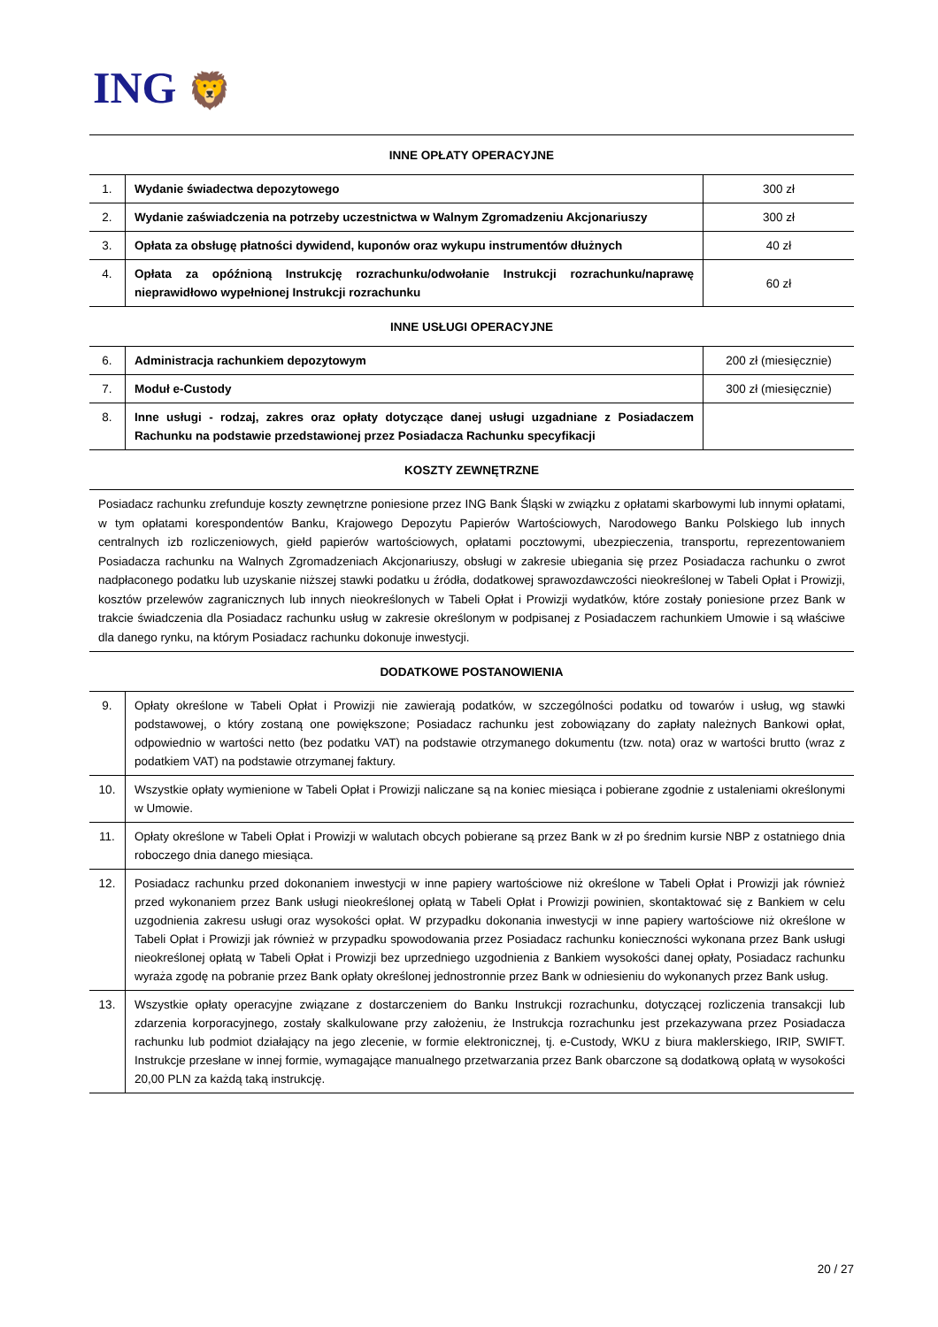ING 🦁
INNE OPŁATY OPERACYJNE
| 1. | Wydanie świadectwa depozytowego | 300 zł |
| 2. | Wydanie zaświadczenia na potrzeby uczestnictwa w Walnym Zgromadzeniu Akcjonariuszy | 300 zł |
| 3. | Opłata za obsługę płatności dywidend, kuponów oraz wykupu instrumentów dłużnych | 40 zł |
| 4. | Opłata za opóźnioną Instrukcję rozrachunku/odwołanie Instrukcji rozrachunku/naprawę nieprawidłowo wypełnionej Instrukcji rozrachunku | 60 zł |
INNE USŁUGI OPERACYJNE
| 6. | Administracja rachunkiem depozytowym | 200 zł (miesięcznie) |
| 7. | Moduł e-Custody | 300 zł (miesięcznie) |
| 8. | Inne usługi - rodzaj, zakres oraz opłaty dotyczące danej usługi uzgadniane z Posiadaczem Rachunku na podstawie przedstawionej przez Posiadacza Rachunku specyfikacji | |
KOSZTY ZEWNĘTRZNE
Posiadacz rachunku zrefunduje koszty zewnętrzne poniesione przez ING Bank Śląski w związku z opłatami skarbowymi lub innymi opłatami, w tym opłatami korespondentów Banku, Krajowego Depozytu Papierów Wartościowych, Narodowego Banku Polskiego lub innych centralnych izb rozliczeniowych, giełd papierów wartościowych, opłatami pocztowymi, ubezpieczenia, transportu, reprezentowaniem Posiadacza rachunku na Walnych Zgromadzeniach Akcjonariuszy, obsługi w zakresie ubiegania się przez Posiadacza rachunku o zwrot nadpłaconego podatku lub uzyskanie niższej stawki podatku u źródła, dodatkowej sprawozdawczości nieokreślonej w Tabeli Opłat i Prowizji, kosztów przelewów zagranicznych lub innych nieokreślonych w Tabeli Opłat i Prowizji wydatków, które zostały poniesione przez Bank w trakcie świadczenia dla Posiadacz rachunku usług w zakresie określonym w podpisanej z Posiadaczem rachunkiem Umowie i są właściwe dla danego rynku, na którym Posiadacz rachunku dokonuje inwestycji.
DODATKOWE POSTANOWIENIA
| 9. | Opłaty określone w Tabeli Opłat i Prowizji nie zawierają podatków, w szczególności podatku od towarów i usług, wg stawki podstawowej, o który zostaną one powiększone; Posiadacz rachunku jest zobowiązany do zapłaty należnych Bankowi opłat, odpowiednio w wartości netto (bez podatku VAT) na podstawie otrzymanego dokumentu (tzw. nota) oraz w wartości brutto (wraz z podatkiem VAT) na podstawie otrzymanej faktury. |
| 10. | Wszystkie opłaty wymienione w Tabeli Opłat i Prowizji naliczane są na koniec miesiąca i pobierane zgodnie z ustaleniami określonymi w Umowie. |
| 11. | Opłaty określone w Tabeli Opłat i Prowizji w walutach obcych pobierane są przez Bank w zł po średnim kursie NBP z ostatniego dnia roboczego dnia danego miesiąca. |
| 12. | Posiadacz rachunku przed dokonaniem inwestycji w inne papiery wartościowe niż określone w Tabeli Opłat i Prowizji jak również przed wykonaniem przez Bank usługi nieokreślonej opłatą w Tabeli Opłat i Prowizji powinien, skontaktować się z Bankiem w celu uzgodnienia zakresu usługi oraz wysokości opłat. W przypadku dokonania inwestycji w inne papiery wartościowe niż określone w Tabeli Opłat i Prowizji jak również w przypadku spowodowania przez Posiadacz rachunku konieczności wykonana przez Bank usługi nieokreślonej opłatą w Tabeli Opłat i Prowizji bez uprzedniego uzgodnienia z Bankiem wysokości danej opłaty, Posiadacz rachunku wyraża zgodę na pobranie przez Bank opłaty określonej jednostronnie przez Bank w odniesieniu do wykonanych przez Bank usług. |
| 13. | Wszystkie opłaty operacyjne związane z dostarczeniem do Banku Instrukcji rozrachunku, dotyczącej rozliczenia transakcji lub zdarzenia korporacyjnego, zostały skalkulowane przy założeniu, że Instrukcja rozrachunku jest przekazywana przez Posiadacza rachunku lub podmiot działający na jego zlecenie, w formie elektronicznej, tj. e-Custody, WKU z biura maklerskiego, IRIP, SWIFT. Instrukcje przesłane w innej formie, wymagające manualnego przetwarzania przez Bank obarczone są dodatkową opłatą w wysokości 20,00 PLN za każdą taką instrukcję. |
20 / 27